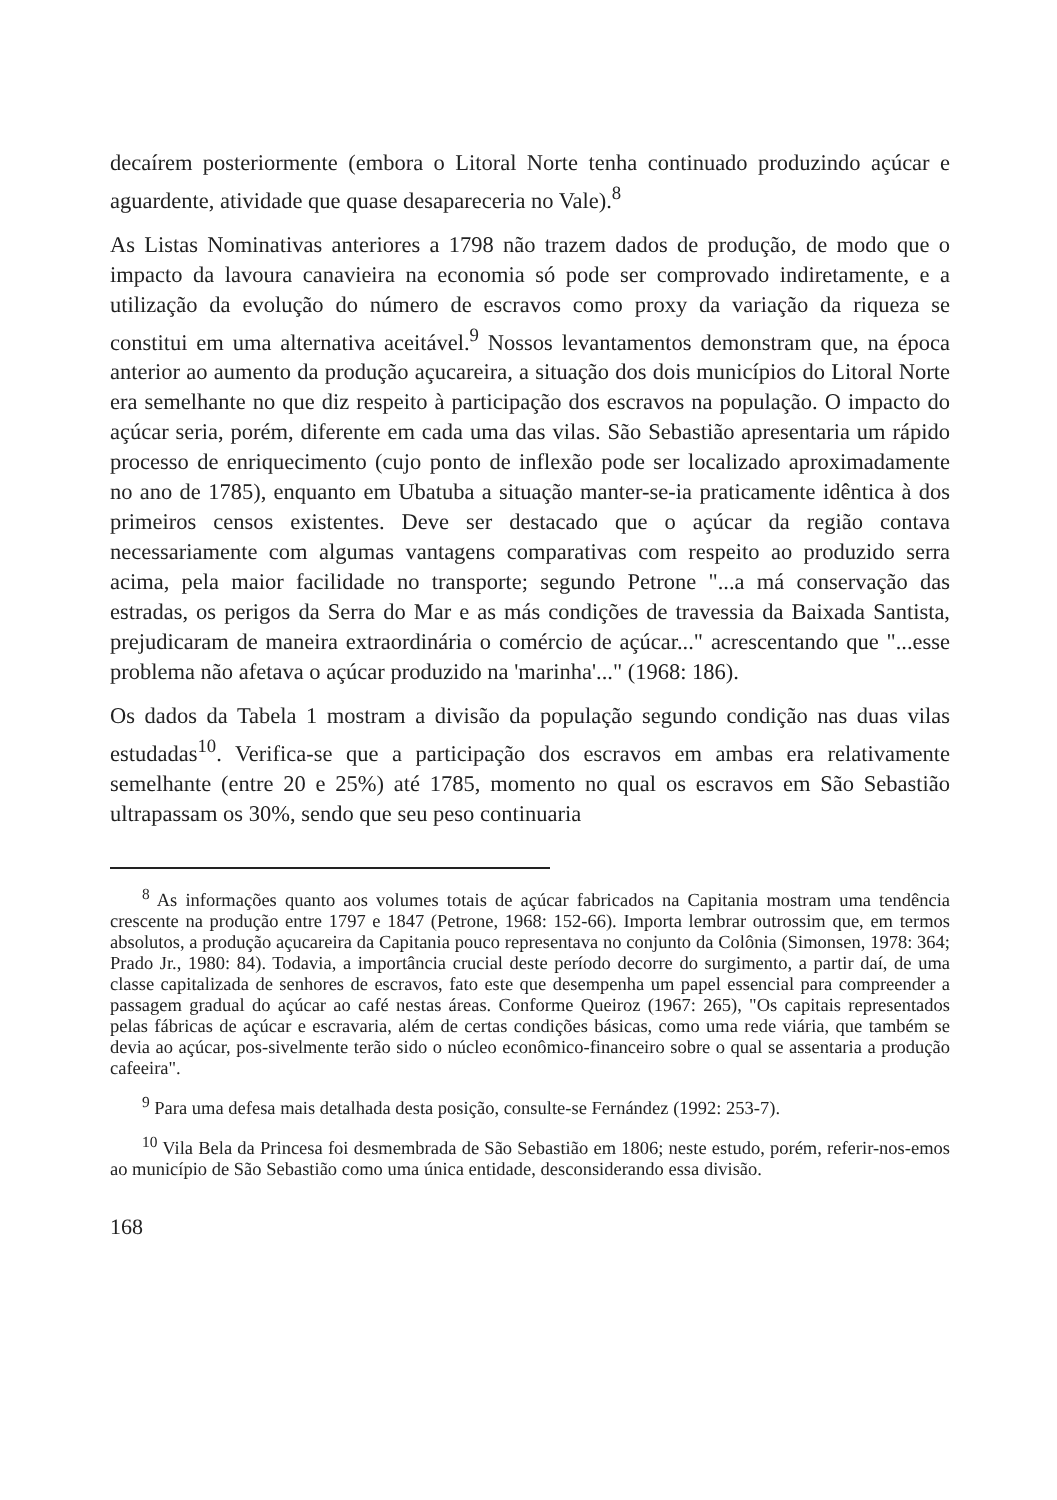decaírem posteriormente (embora o Litoral Norte tenha continuado produzindo açúcar e aguardente, atividade que quase desapareceria no Vale).<sup>8</sup>
As Listas Nominativas anteriores a 1798 não trazem dados de produção, de modo que o impacto da lavoura canavieira na economia só pode ser comprovado indiretamente, e a utilização da evolução do número de escravos como proxy da variação da riqueza se constitui em uma alternativa aceitável.<sup>9</sup> Nossos levantamentos demonstram que, na época anterior ao aumento da produção açucareira, a situação dos dois municípios do Litoral Norte era semelhante no que diz respeito à participação dos escravos na população. O impacto do açúcar seria, porém, diferente em cada uma das vilas. São Sebastião apresentaria um rápido processo de enriquecimento (cujo ponto de inflexão pode ser localizado aproximadamente no ano de 1785), enquanto em Ubatuba a situação manter-se-ia praticamente idêntica à dos primeiros censos existentes. Deve ser destacado que o açúcar da região contava necessariamente com algumas vantagens comparativas com respeito ao produzido serra acima, pela maior facilidade no transporte; segundo Petrone "...a má conservação das estradas, os perigos da Serra do Mar e as más condições de travessia da Baixada Santista, prejudicaram de maneira extraordinária o comércio de açúcar..." acrescentando que "...esse problema não afetava o açúcar produzido na 'marinha'..." (1968: 186).
Os dados da Tabela 1 mostram a divisão da população segundo condição nas duas vilas estudadas<sup>10</sup>. Verifica-se que a participação dos escravos em ambas era relativamente semelhante (entre 20 e 25%) até 1785, momento no qual os escravos em São Sebastião ultrapassam os 30%, sendo que seu peso continuaria
<sup>8</sup> As informações quanto aos volumes totais de açúcar fabricados na Capitania mostram uma tendência crescente na produção entre 1797 e 1847 (Petrone, 1968: 152-66). Importa lembrar outrossim que, em termos absolutos, a produção açucareira da Capitania pouco representava no conjunto da Colônia (Simonsen, 1978: 364; Prado Jr., 1980: 84). Todavia, a importância crucial deste período decorre do surgimento, a partir daí, de uma classe capitalizada de senhores de escravos, fato este que desempenha um papel essencial para compreender a passagem gradual do açúcar ao café nestas áreas. Conforme Queiroz (1967: 265), "Os capitais representados pelas fábricas de açúcar e escravaria, além de certas condições básicas, como uma rede viária, que também se devia ao açúcar, pos-sivelmente terão sido o núcleo econômico-financeiro sobre o qual se assentaria a produção cafeeira".
<sup>9</sup> Para uma defesa mais detalhada desta posição, consulte-se Fernández (1992: 253-7).
<sup>10</sup> Vila Bela da Princesa foi desmembrada de São Sebastião em 1806; neste estudo, porém, referir-nos-emos ao município de São Sebastião como uma única entidade, desconsiderando essa divisão.
168